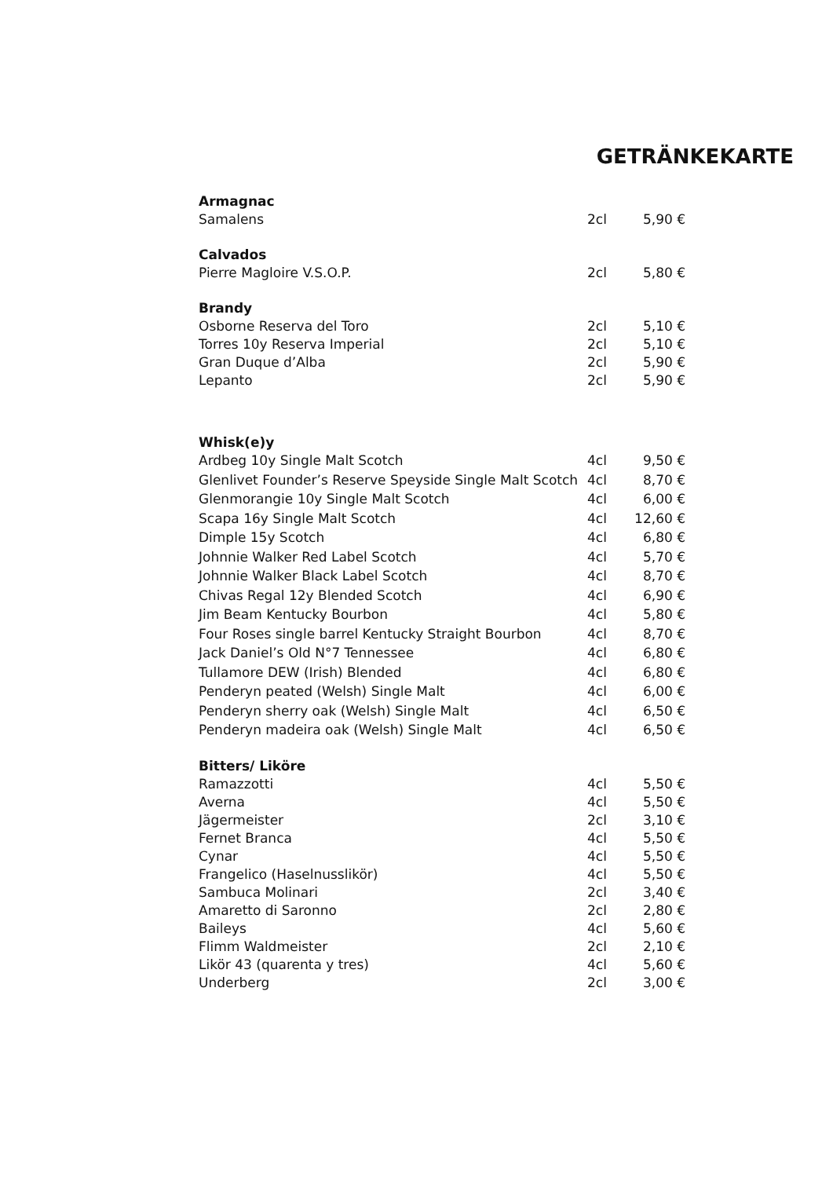GETRÄNKEKARTE
| Armagnac | | |
| --- | --- | --- |
| Samalens | 2cl | 5,90 € |
| Calvados | | |
| Pierre Magloire V.S.O.P. | 2cl | 5,80 € |
| Brandy | | |
| Osborne Reserva del Toro | 2cl | 5,10 € |
| Torres 10y Reserva Imperial | 2cl | 5,10 € |
| Gran Duque d’Alba | 2cl | 5,90 € |
| Lepanto | 2cl | 5,90 € |
| Whisk(e)y | | |
| Ardbeg 10y Single Malt Scotch | 4cl | 9,50 € |
| Glenlivet Founder’s Reserve Speyside Single Malt Scotch | 4cl | 8,70 € |
| Glenmorangie 10y Single Malt Scotch | 4cl | 6,00 € |
| Scapa 16y Single Malt Scotch | 4cl | 12,60 € |
| Dimple 15y Scotch | 4cl | 6,80 € |
| Johnnie Walker Red Label Scotch | 4cl | 5,70 € |
| Johnnie Walker Black Label Scotch | 4cl | 8,70 € |
| Chivas Regal 12y Blended Scotch | 4cl | 6,90 € |
| Jim Beam Kentucky Bourbon | 4cl | 5,80 € |
| Four Roses single barrel Kentucky Straight Bourbon | 4cl | 8,70 € |
| Jack Daniel’s Old N°7 Tennessee | 4cl | 6,80 € |
| Tullamore DEW (Irish) Blended | 4cl | 6,80 € |
| Penderyn peated (Welsh) Single Malt | 4cl | 6,00 € |
| Penderyn sherry oak (Welsh) Single Malt | 4cl | 6,50 € |
| Penderyn madeira oak (Welsh) Single Malt | 4cl | 6,50 € |
| Bitters/ Liköre | | |
| Ramazzotti | 4cl | 5,50 € |
| Averna | 4cl | 5,50 € |
| Jägermeister | 2cl | 3,10 € |
| Fernet Branca | 4cl | 5,50 € |
| Cynar | 4cl | 5,50 € |
| Frangelico (Haselnusslikör) | 4cl | 5,50 € |
| Sambuca Molinari | 2cl | 3,40 € |
| Amaretto di Saronno | 2cl | 2,80 € |
| Baileys | 4cl | 5,60 € |
| Flimm Waldmeister | 2cl | 2,10 € |
| Likör 43 (quarenta y tres) | 4cl | 5,60 € |
| Underberg | 2cl | 3,00 € |